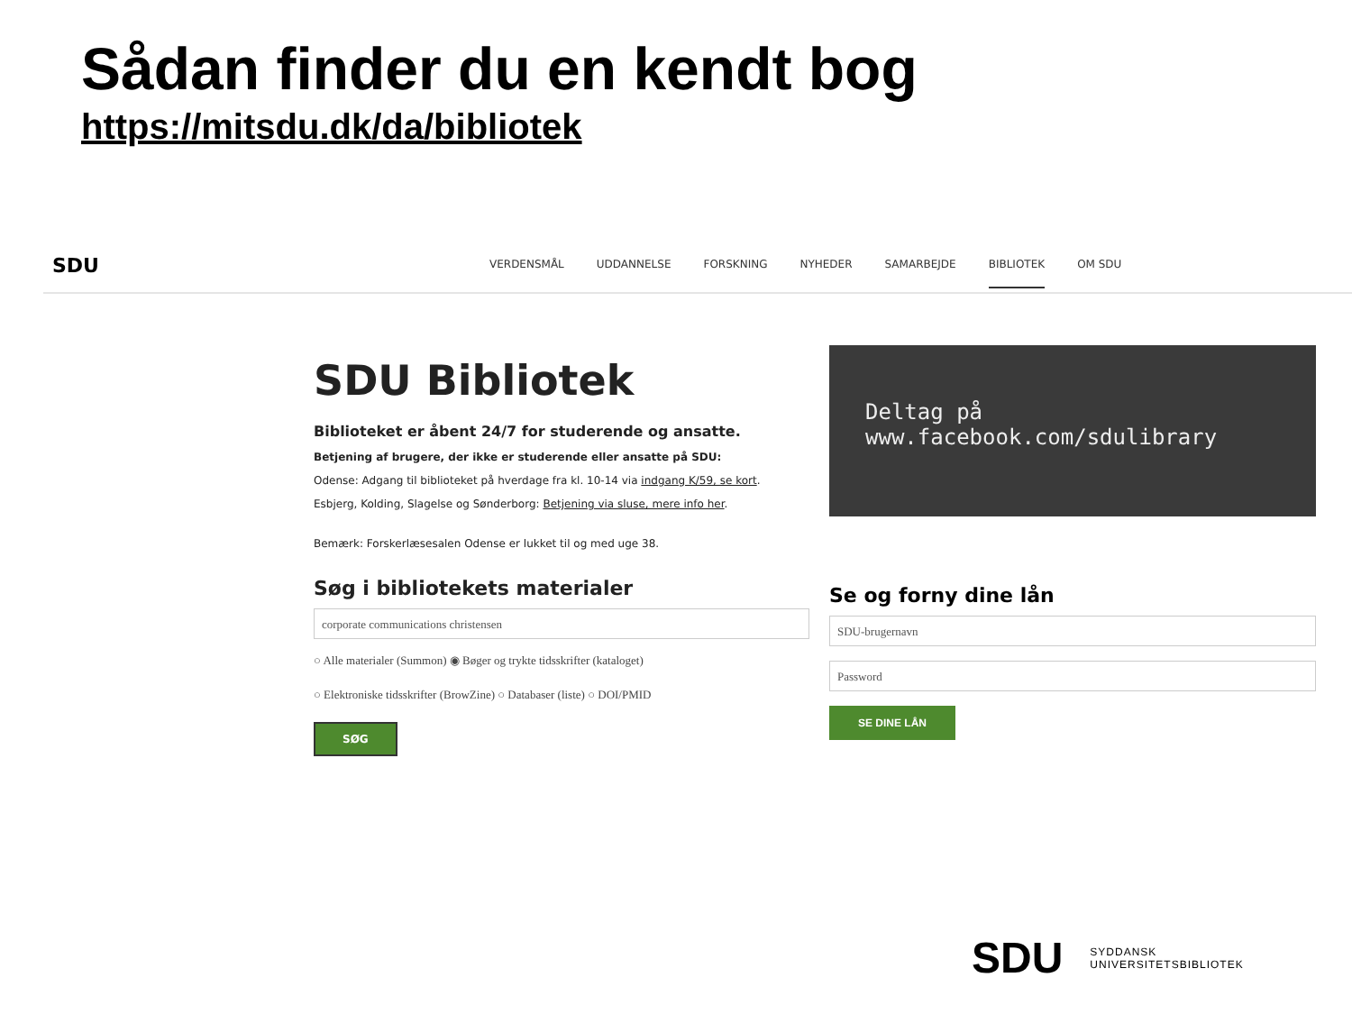Sådan finder du en kendt bog
https://mitsdu.dk/da/bibliotek
SDU
VERDENSMÅL UDDANNELSE FORSKNING NYHEDER SAMARBEJDE BIBLIOTEK OM SDU
SDU Bibliotek
Biblioteket er åbent 24/7 for studerende og ansatte.
Betjening af brugere, der ikke er studerende eller ansatte på SDU:
Odense: Adgang til biblioteket på hverdage fra kl. 10-14 via indgang K/59, se kort.
Esbjerg, Kolding, Slagelse og Sønderborg: Betjening via sluse, mere info her.
Bemærk: Forskerlæsesalen Odense er lukket til og med uge 38.
Søg i bibliotekets materialer
corporate communications christensen
○ Alle materialer (Summon) ◉ Bøger og trykte tidsskrifter (kataloget)
○ Elektroniske tidsskrifter (BrowZine) ○ Databaser (liste) ○ DOI/PMID
SØG
Deltag på
www.facebook.com/sdulibrary
Se og forny dine lån
SDU-brugernavn
Password
SE DINE LÅN
SDU SYDDANSK
UNIVERSITETSBIBLIOTEK